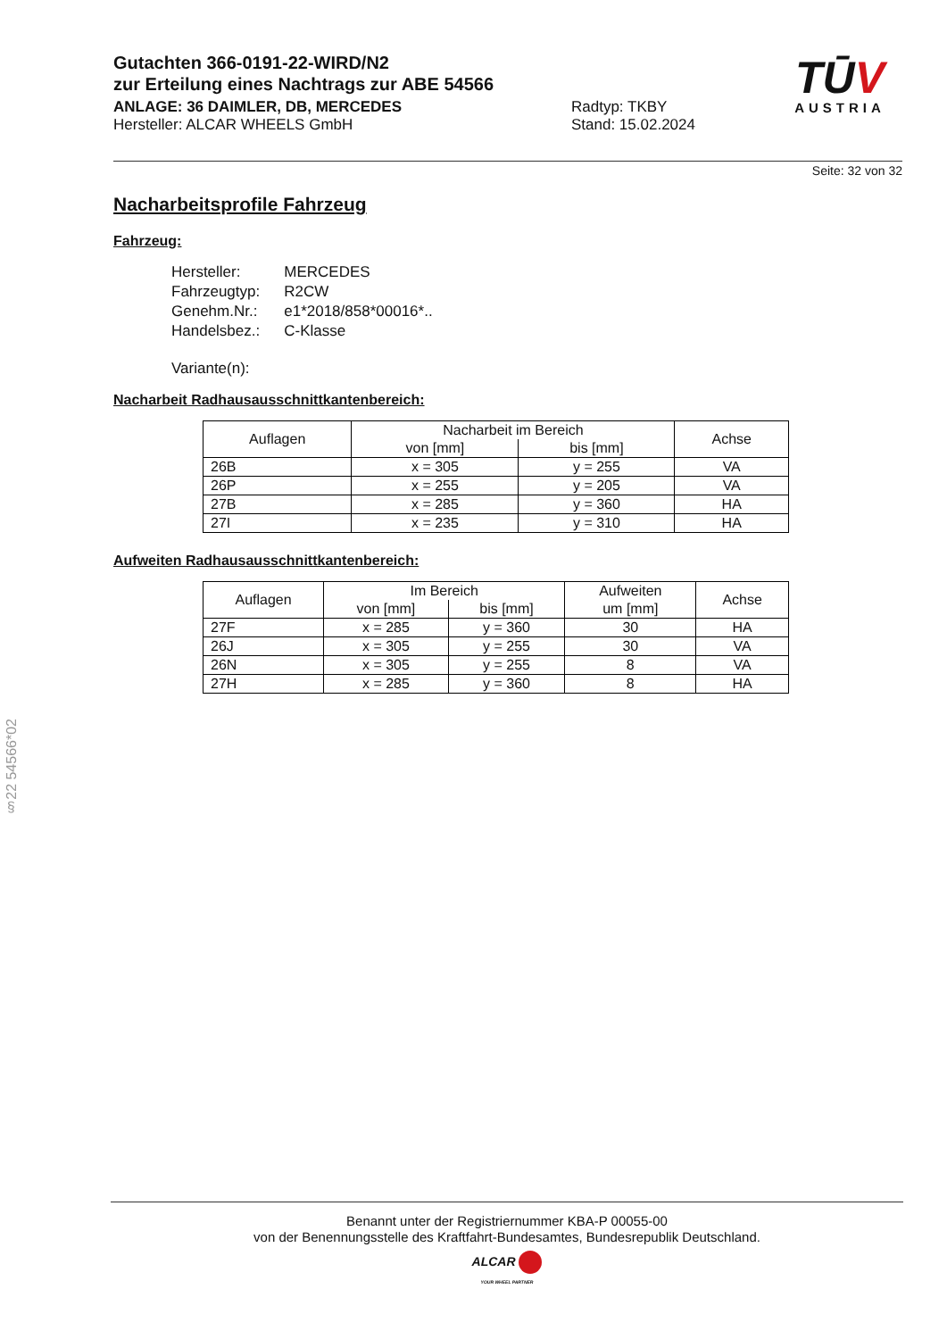Gutachten 366-0191-22-WIRD/N2
zur Erteilung eines Nachtrags zur ABE 54566
ANLAGE: 36 DAIMLER, DB, MERCEDES Radtyp: TKBY
Hersteller: ALCAR WHEELS GmbH Stand: 15.02.2024
TŪV
AUSTRIA
Seite: 32 von 32
Nacharbeitsprofile Fahrzeug
Fahrzeug:
| Hersteller: | MERCEDES |
| Fahrzeugtyp: | R2CW |
| Genehm.Nr.: | e1*2018/858*00016*.. |
| Handelsbez.: | C-Klasse |
| Variante(n): | |
Nacharbeit Radhausausschnittkantenbereich:
| Auflagen | Nacharbeit im Bereich | | Achse |
| --- | --- | --- | --- |
| | von [mm] | bis [mm] | |
| 26B | x = 305 | y = 255 | VA |
| 26P | x = 255 | y = 205 | VA |
| 27B | x = 285 | y = 360 | HA |
| 27I | x = 235 | y = 310 | HA |
Aufweiten Radhausausschnittkantenbereich:
| Auflagen | Im Bereich | | Aufweiten um [mm] | Achse |
| --- | --- | --- | --- | --- |
| | von [mm] | bis [mm] | | |
| 27F | x = 285 | y = 360 | 30 | HA |
| 26J | x = 305 | y = 255 | 30 | VA |
| 26N | x = 305 | y = 255 | 8 | VA |
| 27H | x = 285 | y = 360 | 8 | HA |
§22 54566*02
Benannt unter der Registriernummer KBA-P 00055-00
von der Benennungsstelle des Kraftfahrt-Bundesamtes, Bundesrepublik Deutschland.
ALCAR
YOUR WHEEL PARTNER